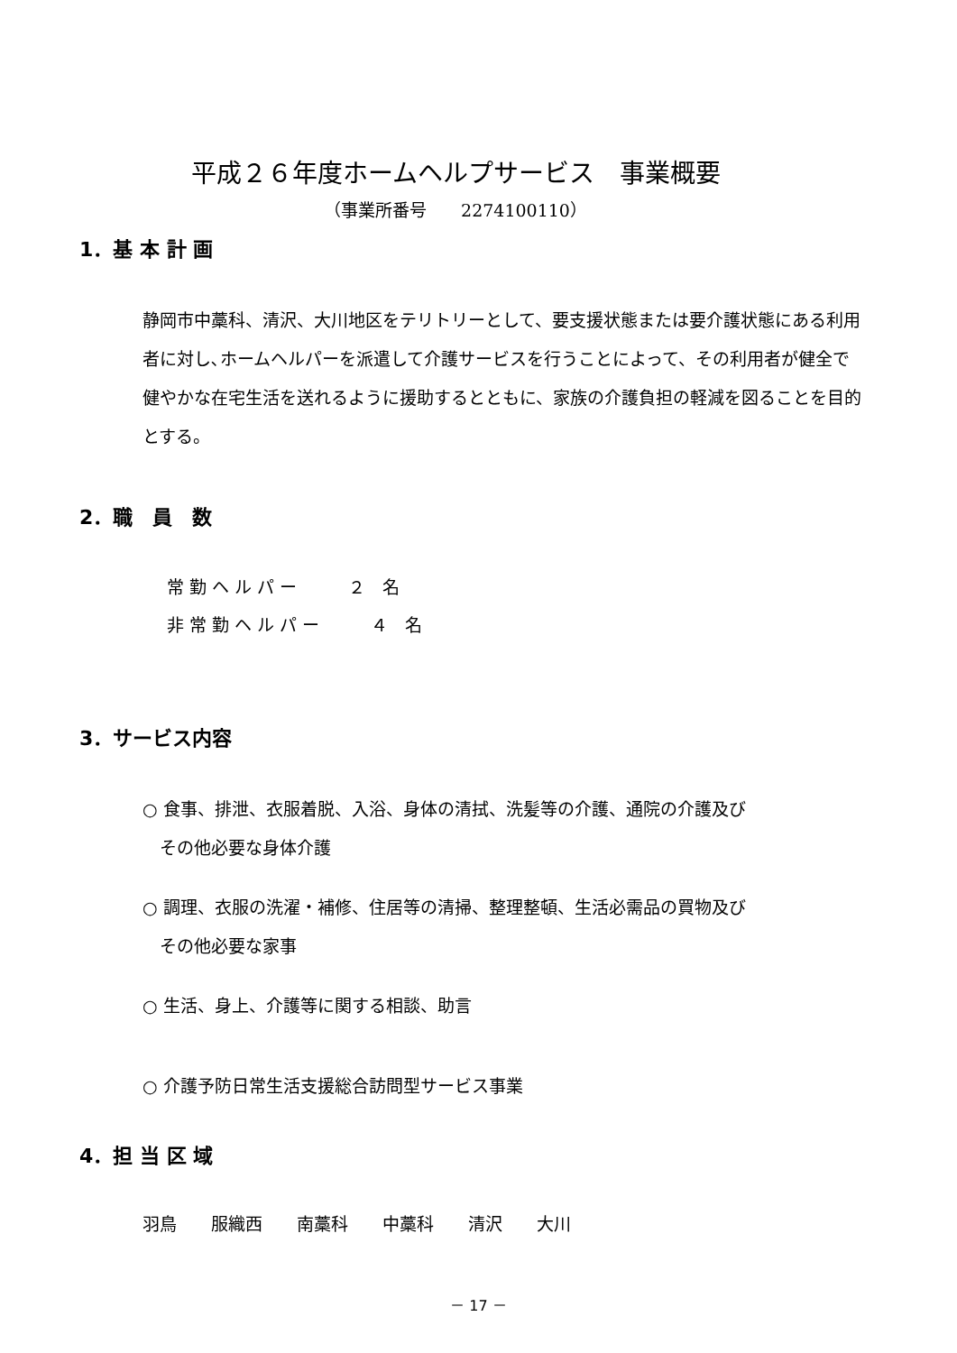平成２６年度ホームヘルプサービス　事業概要
（事業所番号　　2274100110）
1．基 本 計 画
静岡市中藁科、清沢、大川地区をテリトリーとして、要支援状態または要介護状態にある利用者に対し､ホームヘルパーを派遣して介護サービスを行うことによって、その利用者が健全で健やかな在宅生活を送れるように援助するとともに、家族の介護負担の軽減を図ることを目的とする。
2．職　員　数
常 勤 ヘ ル パ ー　　　２　名
非 常 勤 ヘ ル パ ー　　　４　名
3．サービス内容
○ 食事、排泄、衣服着脱、入浴、身体の清拭、洗髪等の介護、通院の介護及び
　その他必要な身体介護
○ 調理、衣服の洗濯・補修、住居等の清掃、整理整頓、生活必需品の買物及び
　その他必要な家事
○ 生活、身上、介護等に関する相談、助言
○ 介護予防日常生活支援総合訪問型サービス事業
4．担 当 区 域
羽鳥　　服織西　　南藁科　　中藁科　　清沢　　大川
－ 17 －